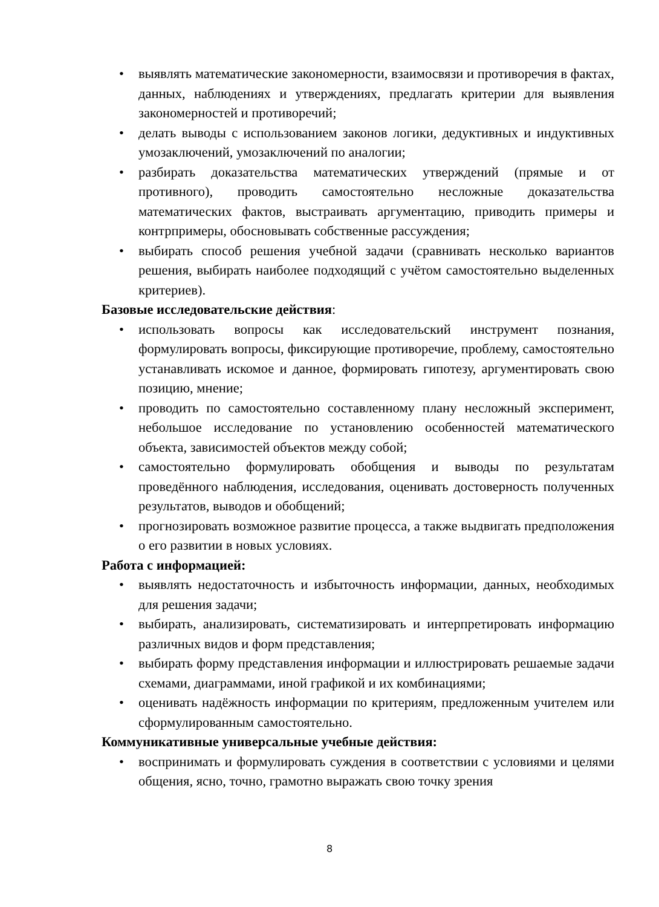• выявлять математические закономерности, взаимосвязи и противоречия в фактах, данных, наблюдениях и утверждениях, предлагать критерии для выявления закономерностей и противоречий;
• делать выводы с использованием законов логики, дедуктивных и индуктивных умозаключений, умозаключений по аналогии;
• разбирать доказательства математических утверждений (прямые и от противного), проводить самостоятельно несложные доказательства математических фактов, выстраивать аргументацию, приводить примеры и контрпримеры, обосновывать собственные рассуждения;
• выбирать способ решения учебной задачи (сравнивать несколько вариантов решения, выбирать наиболее подходящий с учётом самостоятельно выделенных критериев).
Базовые исследовательские действия:
• использовать вопросы как исследовательский инструмент познания, формулировать вопросы, фиксирующие противоречие, проблему, самостоятельно устанавливать искомое и данное, формировать гипотезу, аргументировать свою позицию, мнение;
• проводить по самостоятельно составленному плану несложный эксперимент, небольшое исследование по установлению особенностей математического объекта, зависимостей объектов между собой;
• самостоятельно формулировать обобщения и выводы по результатам проведённого наблюдения, исследования, оценивать достоверность полученных результатов, выводов и обобщений;
• прогнозировать возможное развитие процесса, а также выдвигать предположения о его развитии в новых условиях.
Работа с информацией:
• выявлять недостаточность и избыточность информации, данных, необходимых для решения задачи;
• выбирать, анализировать, систематизировать и интерпретировать информацию различных видов и форм представления;
• выбирать форму представления информации и иллюстрировать решаемые задачи схемами, диаграммами, иной графикой и их комбинациями;
• оценивать надёжность информации по критериям, предложенным учителем или сформулированным самостоятельно.
Коммуникативные универсальные учебные действия:
• воспринимать и формулировать суждения в соответствии с условиями и целями общения, ясно, точно, грамотно выражать свою точку зрения
8